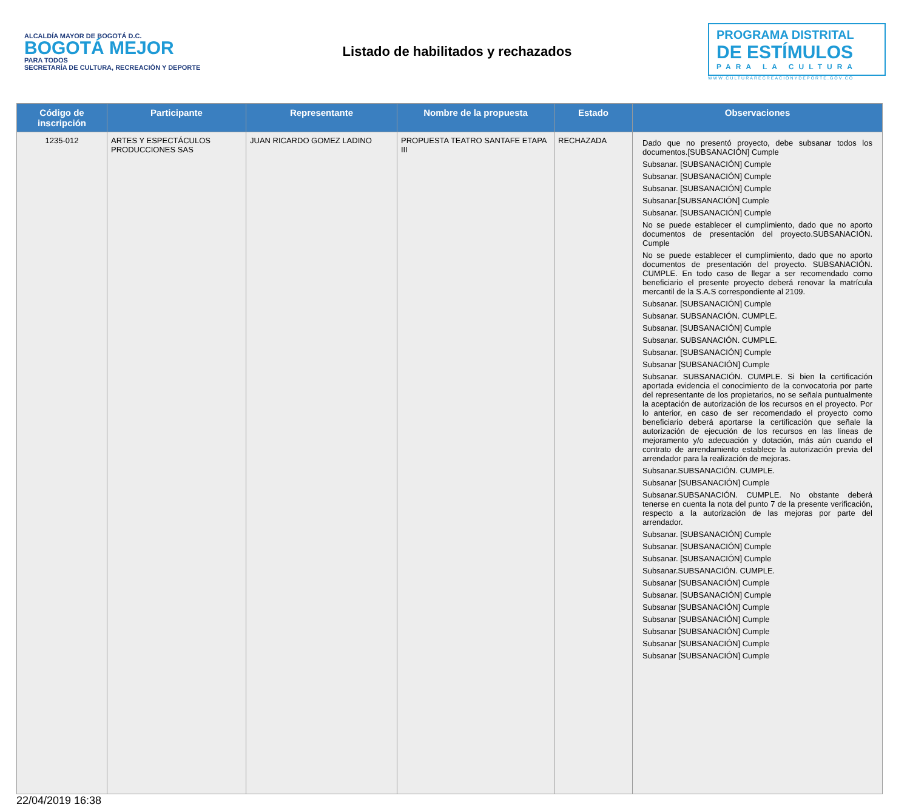ALCALDÍA MAYOR DE BOGOTÁ D.C.
BOGOTÁ MEJOR
PARA TODOS
SECRETARÍA DE CULTURA, RECREACIÓN Y DEPORTE
Listado de habilitados y rechazados
PROGRAMA DISTRITAL
DE ESTÍMULOS
PARA LA CULTURA
WWW.CULTURARECREACIONYDEPORTE.GOV.CO
| Código de inscripción | Participante | Representante | Nombre de la propuesta | Estado | Observaciones |
| --- | --- | --- | --- | --- | --- |
| 1235-012 | ARTES Y ESPECTÁCULOS PRODUCCIONES SAS | JUAN RICARDO GOMEZ LADINO | PROPUESTA TEATRO SANTAFE ETAPA III | RECHAZADA | Dado que no presentó proyecto, debe subsanar todos los documentos.[SUBSANACIÓN] Cumple Subsanar. [SUBSANACIÓN] Cumple Subsanar. [SUBSANACIÓN] Cumple Subsanar. [SUBSANACIÓN] Cumple Subsanar.[SUBSANACIÓN] Cumple Subsanar. [SUBSANACIÓN] Cumple No se puede establecer el cumplimiento, dado que no aporto documentos de presentación del proyecto.SUBSANACIÓN. Cumple No se puede establecer el cumplimiento, dado que no aporto documentos de presentación del proyecto. SUBSANACIÓN. CUMPLE. En todo caso de llegar a ser recomendado como beneficiario el presente proyecto deberá renovar la matrícula mercantil de la S.A.S correspondiente al 2109. Subsanar. [SUBSANACIÓN] Cumple Subsanar. SUBSANACIÓN. CUMPLE. Subsanar. [SUBSANACIÓN] Cumple Subsanar. SUBSANACIÓN. CUMPLE. Subsanar. [SUBSANACIÓN] Cumple Subsanar [SUBSANACIÓN] Cumple Subsanar. SUBSANACIÓN. CUMPLE. Si bien la certificación aportada evidencia el conocimiento de la convocatoria por parte del representante de los propietarios, no se señala puntualmente la aceptación de autorización de los recursos en el proyecto. Por lo anterior, en caso de ser recomendado el proyecto como beneficiario deberá aportarse la certificación que señale la autorización de ejecución de los recursos en las líneas de mejoramento y/o adecuación y dotación, más aún cuando el contrato de arrendamiento establece la autorización previa del arrendador para la realización de mejoras. Subsanar.SUBSANACIÓN. CUMPLE. Subsanar [SUBSANACIÓN] Cumple Subsanar.SUBSANACIÓN. CUMPLE. No obstante deberá tenerse en cuenta la nota del punto 7 de la presente verificación, respecto a la autorización de las mejoras por parte del arrendador. Subsanar. [SUBSANACIÓN] Cumple Subsanar. [SUBSANACIÓN] Cumple Subsanar. [SUBSANACIÓN] Cumple Subsanar.SUBSANACIÓN. CUMPLE. Subsanar [SUBSANACIÓN] Cumple Subsanar. [SUBSANACIÓN] Cumple Subsanar [SUBSANACIÓN] Cumple Subsanar [SUBSANACIÓN] Cumple Subsanar [SUBSANACIÓN] Cumple Subsanar [SUBSANACIÓN] Cumple Subsanar [SUBSANACIÓN] Cumple |
22/04/2019 16:38